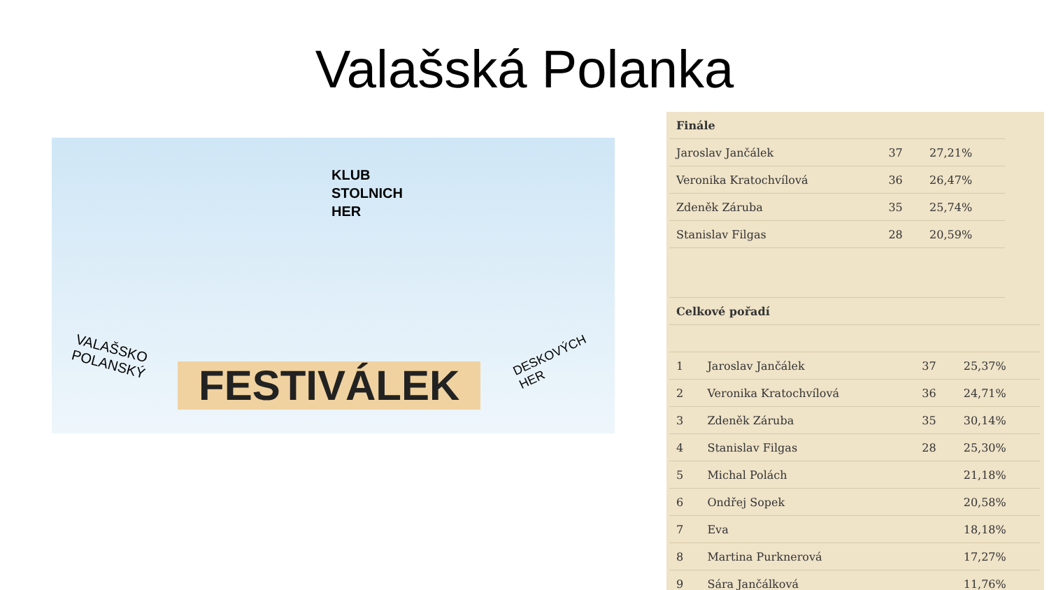Valašská Polanka
KLUB
STOLNICH
HER
VALAŠSKO
POLANSKÝ
FESTIVÁLEK
DESKOVÝCH
HER
| Finále | | |
| --- | --- | --- |
| Jaroslav Jančálek | 37 | 27,21% |
| Veronika Kratochvílová | 36 | 26,47% |
| Zdeněk Záruba | 35 | 25,74% |
| Stanislav Filgas | 28 | 20,59% |
| Celkové pořadí | | | |
| --- | --- | --- | --- |
| 1 | Jaroslav Jančálek | 37 | 25,37% |
| 2 | Veronika Kratochvílová | 36 | 24,71% |
| 3 | Zdeněk Záruba | 35 | 30,14% |
| 4 | Stanislav Filgas | 28 | 25,30% |
| 5 | Michal Polách | | 21,18% |
| 6 | Ondřej Sopek | | 20,58% |
| 7 | Eva | | 18,18% |
| 8 | Martina Purknerová | | 17,27% |
| 9 | Sára Jančálková | | 11,76% |